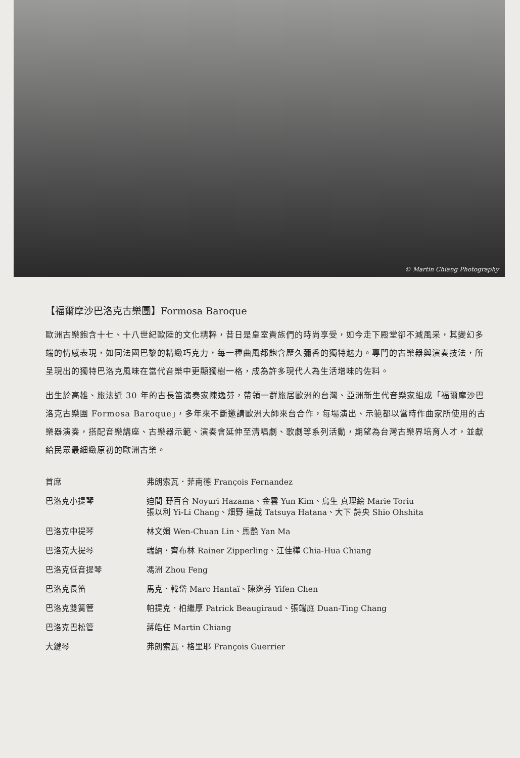© Martin Chiang Photography
【福爾摩沙巴洛克古樂團】Formosa Baroque
歐洲古樂飽含十七、十八世紀歐陸的文化精粹，昔日是皇室貴族們的時尚享受，如今走下殿堂卻不減風采，其變幻多端的情感表現，如同法國巴黎的精緻巧克力，每一種曲風都飽含歷久彌香的獨特魅力。專門的古樂器與演奏技法，所呈現出的獨特巴洛克風味在當代音樂中更顯獨樹一格，成為許多現代人為生活增味的佐料。
出生於高雄、旅法近 30 年的古長笛演奏家陳逸芬，帶領一群旅居歐洲的台灣、亞洲新生代音樂家組成「福爾摩沙巴洛克古樂團 Formosa Baroque」，多年來不斷邀請歐洲大師來台合作，每場演出、示範都以當時作曲家所使用的古樂器演奏，搭配音樂講座、古樂器示範、演奏會延伸至清唱劇、歌劇等系列活動，期望為台灣古樂界培育人才，並獻給民眾最細緻原初的歐洲古樂。
| 首席 | 弗朗索瓦．菲南德 François Fernandez |
| 巴洛克小提琴 | 迫間 野百合 Noyuri Hazama、金雲 Yun Kim、鳥生 真理絵 Marie Toriu 張以利 Yi-Li Chang、畑野 達哉 Tatsuya Hatana、大下 詩央 Shio Ohshita |
| 巴洛克中提琴 | 林文娟 Wen-Chuan Lin、馬艷 Yan Ma |
| 巴洛克大提琴 | 瑞納．齊布林 Rainer Zipperling、江佳樺 Chia-Hua Chiang |
| 巴洛克低音提琴 | 馮洲 Zhou Feng |
| 巴洛克長笛 | 馬克．韓岱 Marc Hantaï、陳逸芬 Yifen Chen |
| 巴洛克雙簧管 | 帕提克．柏繼厚 Patrick Beaugiraud、張端庭 Duan-Ting Chang |
| 巴洛克巴松管 | 蔣皓任 Martin Chiang |
| 大鍵琴 | 弗朗索瓦．格里耶 François Guerrier |